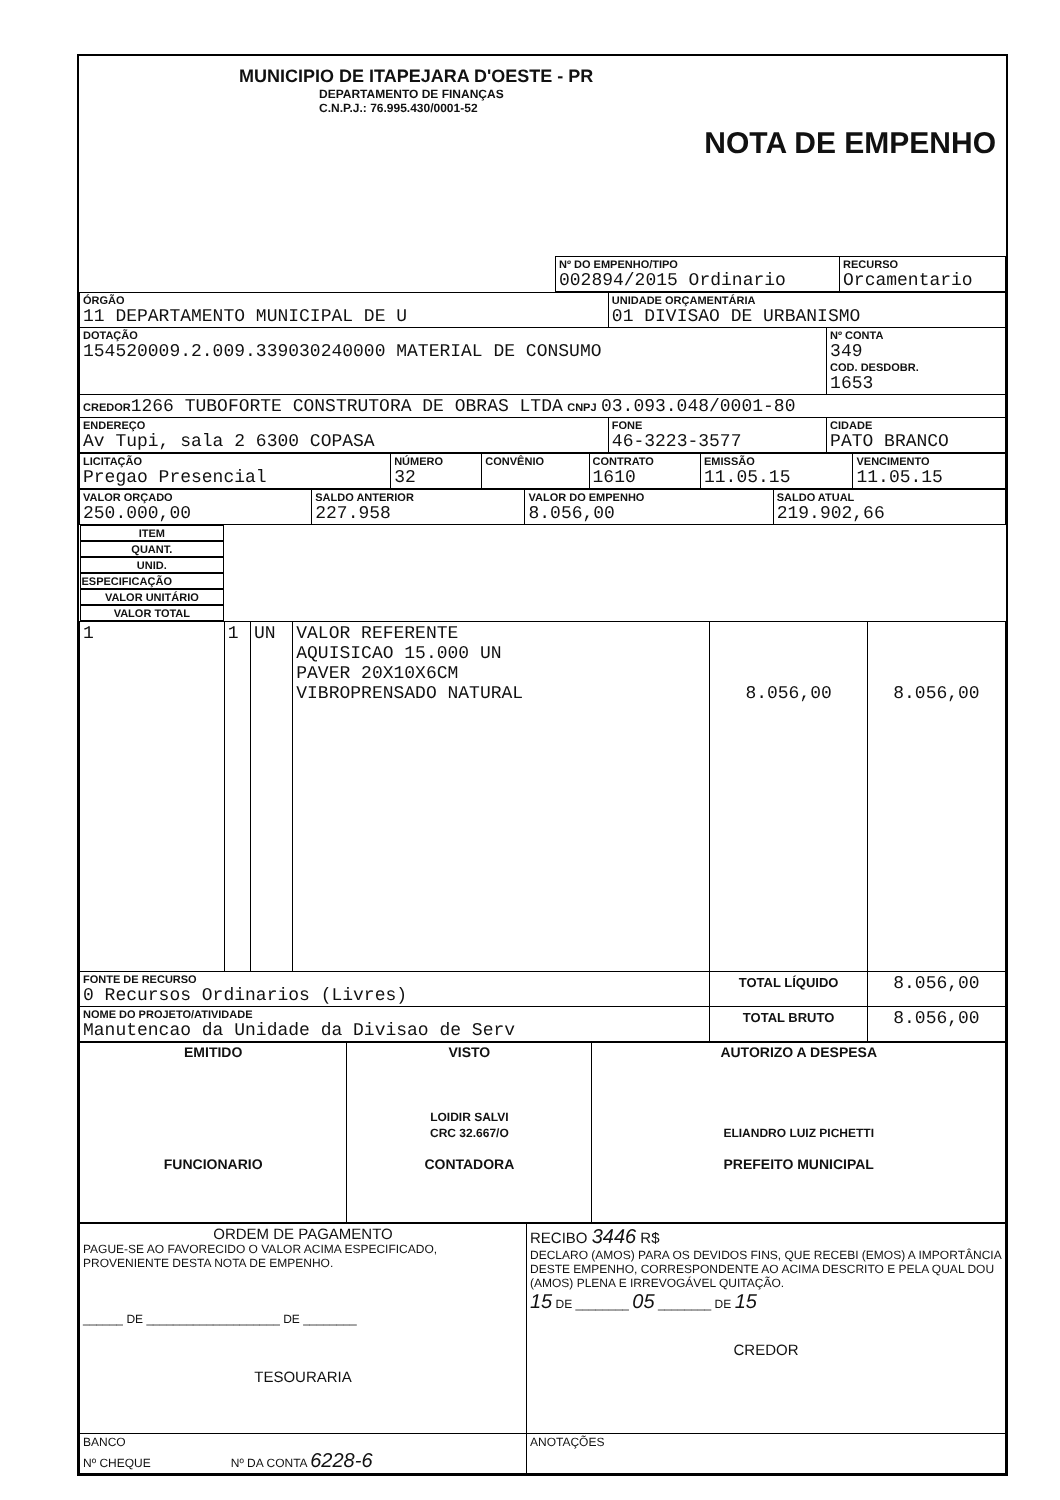MUNICIPIO DE ITAPEJARA D'OESTE - PR
DEPARTAMENTO DE FINANÇAS
C.N.P.J.: 76.995.430/0001-52
NOTA DE EMPENHO
| | Nº DO EMPENHO/TIPO 002894/2015 Ordinario | RECURSO Orcamentario |
| ÓRGÃO 11 DEPARTAMENTO MUNICIPAL DE U | UNIDADE ORÇAMENTÁRIA 01 DIVISAO DE URBANISMO | |
| DOTAÇÃO 154520009.2.009.339030240000 MATERIAL DE CONSUMO | | Nº CONTA 349 COD. DESDOBR. 1653 |
| CREDOR 1266 TUBOFORTE CONSTRUTORA DE OBRAS LTDA CNPJ 03.093.048/0001-80 | | |
| ENDEREÇO Av Tupi, sala 2 6300 COPASA | FONE 46-3223-3577 | CIDADE PATO BRANCO |
| LICITAÇÃO Pregao Presencial | NÚMERO 32 | CONVÊNIO | CONTRATO 1610 | EMISSÃO 11.05.15 | VENCIMENTO 11.05.15 |
| VALOR ORÇADO 250.000,00 | SALDO ANTERIOR 227.958 | VALOR DO EMPENHO 8.056,00 | SALDO ATUAL 219.902,66 |
| ITEM | QUANT. | UNID. | ESPECIFICAÇÃO | VALOR UNITÁRIO | VALOR TOTAL |
| --- | --- | --- | --- | --- | --- |
| 1 | 1 | UN | VALOR REFERENTE AQUISICAO 15.000 UN PAVER 20X10X6CM VIBROPRENSADO NATURAL | 8.056,00 | 8.056,00 |
| FONTE DE RECURSO 0 Recursos Ordinarios (Livres) | | | | TOTAL LÍQUIDO | 8.056,00 |
| NOME DO PROJETO/ATIVIDADE Manutencao da Unidade da Divisao de Serv | | | | TOTAL BRUTO | 8.056,00 |
| EMITIDO FUNCIONARIO | VISTO LOIDIR SALVI CRC 32.667/O CONTADORA | AUTORIZO A DESPESA ELIANDRO LUIZ PICHETTI PREFEITO MUNICIPAL |
| ORDEM DE PAGAMENTO PAGUE-SE AO FAVORECIDO O VALOR ACIMA ESPECIFICADO, PROVENIENTE DESTA NOTA DE EMPENHO. ______ DE ____________________ DE ________ TESOURARIA | RECIBO 3446 R$ DECLARO (AMOS) PARA OS DEVIDOS FINS, QUE RECEBI (EMOS) A IMPORTÂNCIA DESTE EMPENHO, CORRESPONDENTE AO ACIMA DESCRITO E PELA QUAL DOU (AMOS) PLENA E IRREVOGÁVEL QUITAÇÃO. 15 DE ________ 05 ________ DE 15 CREDOR |
| BANCO Nº CHEQUE Nº DA CONTA 6228-6 | ANOTAÇÕES |